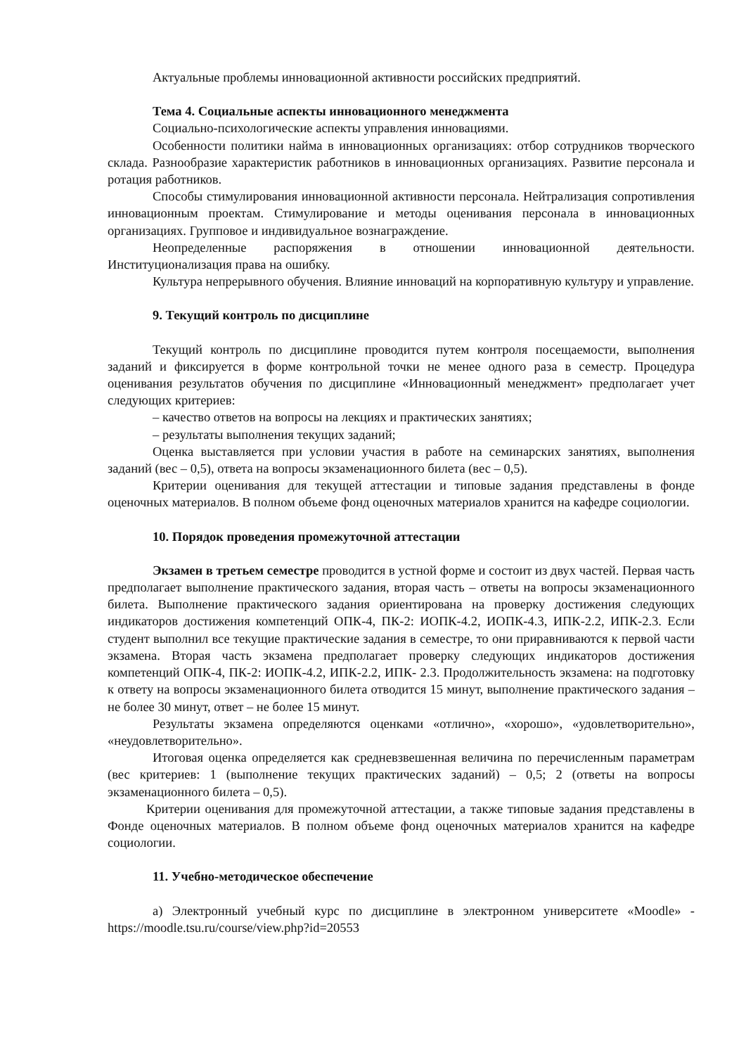Актуальные проблемы инновационной активности российских предприятий.
Тема 4. Социальные аспекты инновационного менеджмента
Социально-психологические аспекты управления инновациями.
Особенности политики найма в инновационных организациях: отбор сотрудников творческого склада. Разнообразие характеристик работников в инновационных организациях. Развитие персонала и ротация работников.
Способы стимулирования инновационной активности персонала. Нейтрализация сопротивления инновационным проектам. Стимулирование и методы оценивания персонала в инновационных организациях. Групповое и индивидуальное вознаграждение.
Неопределенные распоряжения в отношении инновационной деятельности. Институционализация права на ошибку.
Культура непрерывного обучения. Влияние инноваций на корпоративную культуру и управление.
9. Текущий контроль по дисциплине
Текущий контроль по дисциплине проводится путем контроля посещаемости, выполнения заданий и фиксируется в форме контрольной точки не менее одного раза в семестр. Процедура оценивания результатов обучения по дисциплине «Инновационный менеджмент» предполагает учет следующих критериев:
– качество ответов на вопросы на лекциях и практических занятиях;
– результаты выполнения текущих заданий;
Оценка выставляется при условии участия в работе на семинарских занятиях, выполнения заданий (вес – 0,5), ответа на вопросы экзаменационного билета (вес – 0,5).
Критерии оценивания для текущей аттестации и типовые задания представлены в фонде оценочных материалов. В полном объеме фонд оценочных материалов хранится на кафедре социологии.
10. Порядок проведения промежуточной аттестации
Экзамен в третьем семестре проводится в устной форме и состоит из двух частей. Первая часть предполагает выполнение практического задания, вторая часть – ответы на вопросы экзаменационного билета. Выполнение практического задания ориентирована на проверку достижения следующих индикаторов достижения компетенций ОПК-4, ПК-2: ИОПК-4.2, ИОПК-4.3, ИПК-2.2, ИПК-2.3. Если студент выполнил все текущие практические задания в семестре, то они приравниваются к первой части экзамена. Вторая часть экзамена предполагает проверку следующих индикаторов достижения компетенций ОПК-4, ПК-2: ИОПК-4.2, ИПК-2.2, ИПК- 2.3. Продолжительность экзамена: на подготовку к ответу на вопросы экзаменационного билета отводится 15 минут, выполнение практического задания – не более 30 минут, ответ – не более 15 минут.
Результаты экзамена определяются оценками «отлично», «хорошо», «удовлетворительно», «неудовлетворительно».
Итоговая оценка определяется как средневзвешенная величина по перечисленным параметрам (вес критериев: 1 (выполнение текущих практических заданий) – 0,5; 2 (ответы на вопросы экзаменационного билета – 0,5).
Критерии оценивания для промежуточной аттестации, а также типовые задания представлены в Фонде оценочных материалов. В полном объеме фонд оценочных материалов хранится на кафедре социологии.
11. Учебно-методическое обеспечение
а) Электронный учебный курс по дисциплине в электронном университете «Moodle» - https://moodle.tsu.ru/course/view.php?id=20553